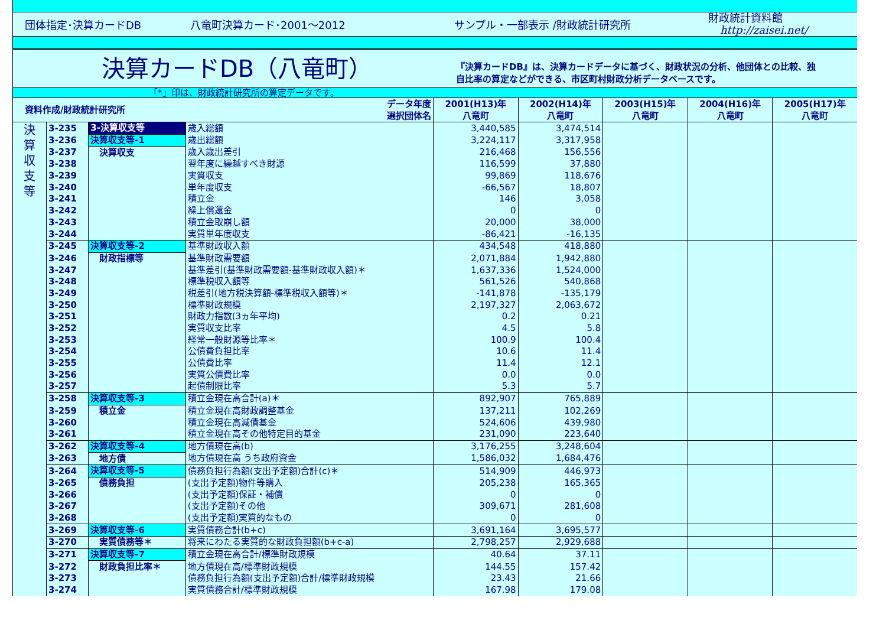団体指定･決算カードDB 八竜町決算カード･2001～2012 サンプル・一部表示 /財政統計研究所 財政統計資料館
http://zaisei.net/
決算カードDB（八竜町）
『決算カードDB』は、決算カードデータに基づく、財政状況の分析、他団体との比較、独
自比率の算定などができる、市区町村財政分析データベースです。
「*」印は、財政統計研究所の算定データです。
| 資料作成/財政統計研究所 | | | データ年度 選択団体名 | 2001(H13)年 八竜町 | 2002(H14)年 八竜町 | 2003(H15)年 八竜町 | 2004(H16)年 八竜町 | 2005(H17)年 八竜町 |
| --- | --- | --- | --- | --- | --- | --- | --- | --- |
| 決 算 収 支 等 | 3-235 | 3-決算収支等 | 歳入総額 | 3,440,585 | 3,474,514 | | | |
| | 3-236 | 決算収支等-1 | 歳出総額 | 3,224,117 | 3,317,958 | | | |
| | 3-237 | 決算収支 | 歳入歳出差引 | 216,468 | 156,556 | | | |
| | 3-238 | | 翌年度に繰越すべき財源 | 116,599 | 37,880 | | | |
| | 3-239 | | 実質収支 | 99,869 | 118,676 | | | |
| | 3-240 | | 単年度収支 | -66,567 | 18,807 | | | |
| | 3-241 | | 積立金 | 146 | 3,058 | | | |
| | 3-242 | | 繰上償還金 | 0 | 0 | | | |
| | 3-243 | | 積立金取崩し額 | 20,000 | 38,000 | | | |
| | 3-244 | | 実質単年度収支 | -86,421 | -16,135 | | | |
| | 3-245 | 決算収支等-2 | 基準財政収入額 | 434,548 | 418,880 | | | |
| | 3-246 | 財政指標等 | 基準財政需要額 | 2,071,884 | 1,942,880 | | | |
| | 3-247 | | 基準差引(基準財政需要額-基準財政収入額)＊ | 1,637,336 | 1,524,000 | | | |
| | 3-248 | | 標準税収入額等 | 561,526 | 540,868 | | | |
| | 3-249 | | 税差引(地方税決算額-標準税収入額等)＊ | -141,878 | -135,179 | | | |
| | 3-250 | | 標準財政規模 | 2,197,327 | 2,063,672 | | | |
| | 3-251 | | 財政力指数(3ヵ年平均) | 0.2 | 0.21 | | | |
| | 3-252 | | 実質収支比率 | 4.5 | 5.8 | | | |
| | 3-253 | | 経常一般財源等比率＊ | 100.9 | 100.4 | | | |
| | 3-254 | | 公債費負担比率 | 10.6 | 11.4 | | | |
| | 3-255 | | 公債費比率 | 11.4 | 12.1 | | | |
| | 3-256 | | 実質公債費比率 | 0.0 | 0.0 | | | |
| | 3-257 | | 起債制限比率 | 5.3 | 5.7 | | | |
| | 3-258 | 決算収支等-3 | 積立金現在高合計(a)＊ | 892,907 | 765,889 | | | |
| | 3-259 | 積立金 | 積立金現在高財政調整基金 | 137,211 | 102,269 | | | |
| | 3-260 | | 積立金現在高減債基金 | 524,606 | 439,980 | | | |
| | 3-261 | | 積立金現在高その他特定目的基金 | 231,090 | 223,640 | | | |
| | 3-262 | 決算収支等-4 | 地方債現在高(b) | 3,176,255 | 3,248,604 | | | |
| | 3-263 | 地方債 | 地方債現在高 うち政府資金 | 1,586,032 | 1,684,476 | | | |
| | 3-264 | 決算収支等-5 | 債務負担行為額(支出予定額)合計(c)＊ | 514,909 | 446,973 | | | |
| | 3-265 | 債務負担 | (支出予定額)物件等購入 | 205,238 | 165,365 | | | |
| | 3-266 | | (支出予定額)保証・補償 | 0 | 0 | | | |
| | 3-267 | | (支出予定額)その他 | 309,671 | 281,608 | | | |
| | 3-268 | | (支出予定額)実質的なもの | 0 | 0 | | | |
| | 3-269 | 決算収支等-6 | 実質債務合計(b+c) | 3,691,164 | 3,695,577 | | | |
| | 3-270 | 実質債務等＊ | 将来にわたる実質的な財政負担額(b+c-a) | 2,798,257 | 2,929,688 | | | |
| | 3-271 | 決算収支等-7 | 積立金現在高合計/標準財政規模 | 40.64 | 37.11 | | | |
| | 3-272 | 財政負担比率＊ | 地方債現在高/標準財政規模 | 144.55 | 157.42 | | | |
| | 3-273 | | 債務負担行為額(支出予定額)合計/標準財政規模 | 23.43 | 21.66 | | | |
| | 3-274 | | 実質債務合計/標準財政規模 | 167.98 | 179.08 | | | |